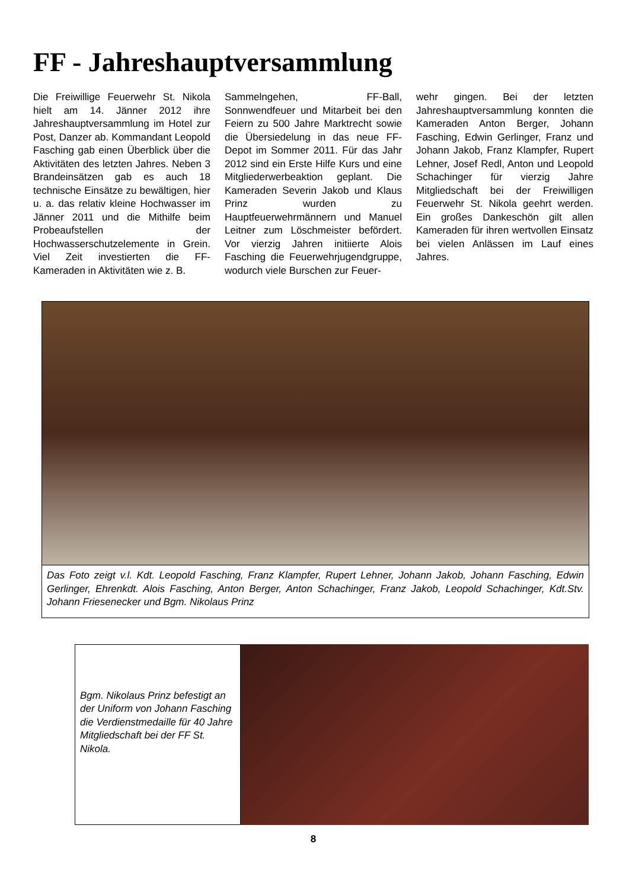FF - Jahreshauptversammlung
Die Freiwillige Feuerwehr St. Nikola hielt am 14. Jänner 2012 ihre Jahreshauptversammlung im Hotel zur Post, Danzer ab. Kommandant Leopold Fasching gab einen Überblick über die Aktivitäten des letzten Jahres. Neben 3 Brandeinsätzen gab es auch 18 technische Einsätze zu bewältigen, hier u. a. das relativ kleine Hochwasser im Jänner 2011 und die Mithilfe beim Probeaufstellen der Hochwasserschutzelemente in Grein. Viel Zeit investierten die FF-Kameraden in Aktivitäten wie z. B.
Sammelngehen, FF-Ball, Sonnwendfeuer und Mitarbeit bei den Feiern zu 500 Jahre Marktrecht sowie die Übersiedelung in das neue FF-Depot im Sommer 2011. Für das Jahr 2012 sind ein Erste Hilfe Kurs und eine Mitgliederwerbeaktion geplant. Die Kameraden Severin Jakob und Klaus Prinz wurden zu Hauptfeuerwehrmännern und Manuel Leitner zum Löschmeister befördert. Vor vierzig Jahren initiierte Alois Fasching die Feuerwehrjugendgruppe, wodurch viele Burschen zur Feuer-
wehr gingen. Bei der letzten Jahreshauptversammlung konnten die Kameraden Anton Berger, Johann Fasching, Edwin Gerlinger, Franz und Johann Jakob, Franz Klampfer, Rupert Lehner, Josef Redl, Anton und Leopold Schachinger für vierzig Jahre Mitgliedschaft bei der Freiwilligen Feuerwehr St. Nikola geehrt werden. Ein großes Dankeschön gilt allen Kameraden für ihren wertvollen Einsatz bei vielen Anlässen im Lauf eines Jahres.
Das Foto zeigt v.l. Kdt. Leopold Fasching, Franz Klampfer, Rupert Lehner, Johann Jakob, Johann Fasching, Edwin Gerlinger, Ehrenkdt. Alois Fasching, Anton Berger, Anton Schachinger, Franz Jakob, Leopold Schachinger, Kdt.Stv. Johann Friesenecker und Bgm. Nikolaus Prinz
Bgm. Nikolaus Prinz befestigt an der Uniform von Johann Fasching die Verdienstmedaille für 40 Jahre Mitgliedschaft bei der FF St. Nikola.
8